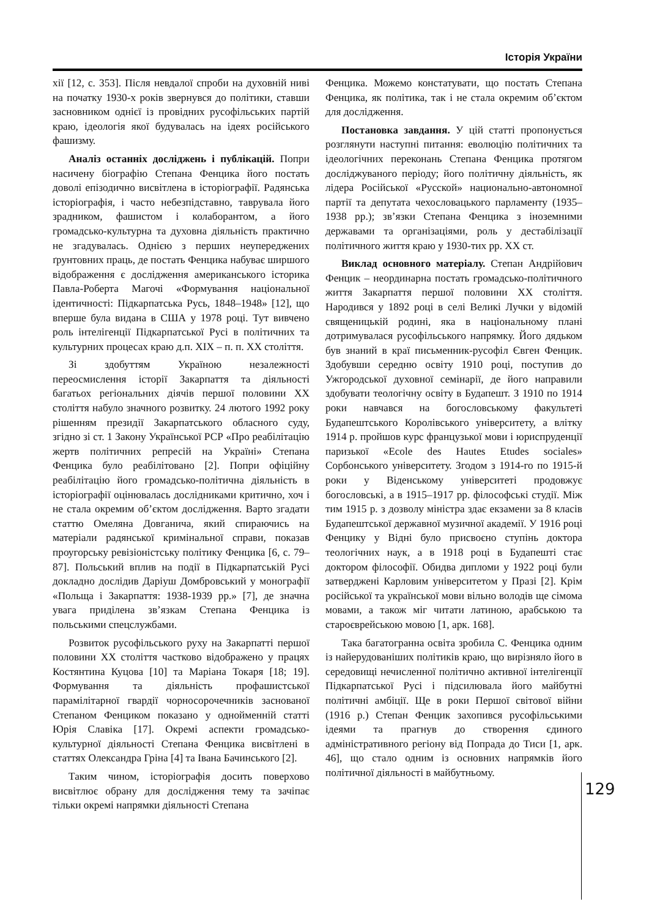Історія України
хії [12, с. 353]. Після невдалої спроби на духовній ниві на початку 1930-х років звернувся до політики, ставши засновником однієї із провідних русофільських партій краю, ідеологія якої будувалась на ідеях російського фашизму.
Аналіз останніх досліджень і публікацій. Попри насичену біографію Степана Фенцика його постать доволі епізодично висвітлена в історіографії. Радянська історіографія, і часто небезпідставно, таврувала його зрадником, фашистом і колаборантом, а його громадсько-культурна та духовна діяльність практично не згадувалась. Однією з перших неупереджених ґрунтовних праць, де постать Фенцика набуває ширшого відображення є дослідження американського історика Павла-Роберта Магочі «Формування національної ідентичності: Підкарпатська Русь, 1848–1948» [12], що вперше була видана в США у 1978 році. Тут вивчено роль інтелігенції Підкарпатської Русі в політичних та культурних процесах краю д.п. ХІХ – п. п. ХХ століття.
Зі здобуттям Україною незалежності переосмислення історії Закарпаття та діяльності багатьох регіональних діячів першої половини ХХ століття набуло значного розвитку. 24 лютого 1992 року рішенням президії Закарпатського обласного суду, згідно зі ст. 1 Закону Української РСР «Про реабілітацію жертв політичних репресій на Україні» Степана Фенцика було реабілітовано [2]. Попри офіційну реабілітацію його громадсько-політична діяльність в історіографії оцінювалась дослідниками критично, хоч і не стала окремим об’єктом дослідження. Варто згадати статтю Омеляна Довганича, який спираючись на матеріали радянської кримінальної справи, показав проугорську ревізіоністську політику Фенцика [6, с. 79–87]. Польський вплив на події в Підкарпатській Русі докладно дослідив Даріуш Домбровський у монографії «Польща і Закарпаття: 1938-1939 рр.» [7], де значна увага приділена зв’язкам Степана Фенцика із польськими спецслужбами.
Розвиток русофільського руху на Закарпатті першої половини ХХ століття частково відображено у працях Костянтина Куцова [10] та Маріана Токаря [18; 19]. Формування та діяльність профашистської парамілітарної гвардії чорносорочечників заснованої Степаном Фенциком показано у однойменній статті Юрія Славіка [17]. Окремі аспекти громадсько-культурної діяльності Степана Фенцика висвітлені в статтях Олександра Гріна [4] та Івана Бачинського [2].
Таким чином, історіографія досить поверхово висвітлює обрану для дослідження тему та зачіпає тільки окремі напрямки діяльності Степана
Фенцика. Можемо констатувати, що постать Степана Фенцика, як політика, так і не стала окремим об’єктом для дослідження.
Постановка завдання. У цій статті пропонується розглянути наступні питання: еволюцію політичних та ідеологічних переконань Степана Фенцика протягом досліджуваного періоду; його політичну діяльність, як лідера Російської «Русской» национально-автономної партії та депутата чехословацького парламенту (1935–1938 рр.); зв’язки Степана Фенцика з іноземними державами та організаціями, роль у дестабілізації політичного життя краю у 1930-тих рр. ХХ ст.
Виклад основного матеріалу. Степан Андрійович Фенцик – неординарна постать громадсько-політичного життя Закарпаття першої половини ХХ століття. Народився у 1892 році в селі Великі Лучки у відомій священицькій родині, яка в національному плані дотримувалася русофільського напрямку. Його дядьком був знаний в краї письменник-русофіл Євген Фенцик. Здобувши середню освіту 1910 році, поступив до Ужгородської духовної семінарії, де його направили здобувати теологічну освіту в Будапешт. З 1910 по 1914 роки навчався на богословському факультеті Будапештського Королівського університету, а влітку 1914 р. пройшов курс французької мови і юриспруденції паризької «Ecole des Hautes Etudes sociales» Сорбонського університету. Згодом з 1914-го по 1915-й роки у Віденському університеті продовжує богословські, а в 1915–1917 рр. філософські студії. Між тим 1915 р. з дозволу міністра здає екзамени за 8 класів Будапештської державної музичної академії. У 1916 році Фенцику у Відні було присвоєно ступінь доктора теологічних наук, а в 1918 році в Будапешті стає доктором філософії. Обидва дипломи у 1922 році були затверджені Карловим університетом у Празі [2]. Крім російської та української мови вільно володів ще сімома мовами, а також міг читати латиною, арабською та староєврейською мовою [1, арк. 168].
Така багатогранна освіта зробила С. Фенцика одним із найерудованіших політиків краю, що вирізняло його в середовищі нечисленної політично активної інтелігенції Підкарпатської Русі і підсилювала його майбутні політичні амбіції. Ще в роки Першої світової війни (1916 р.) Степан Фенцик захопився русофільськими ідеями та прагнув до створення єдиного адміністративного регіону від Попрада до Тиси [1, арк. 46], що стало одним із основних напрямків його політичної діяльності в майбутньому.
129